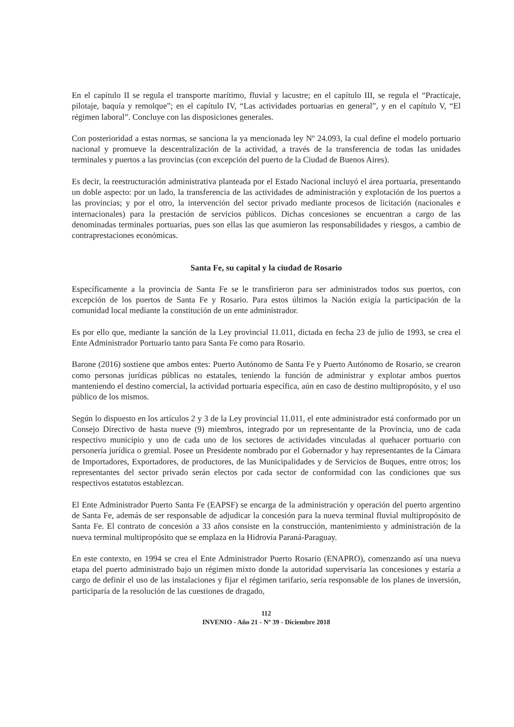En el capítulo II se regula el transporte marítimo, fluvial y lacustre; en el capítulo III, se regula el “Practicaje, pilotaje, baquía y remolque”; en el capítulo IV, “Las actividades portuarias en general”, y en el capítulo V, “El régimen laboral”. Concluye con las disposiciones generales.
Con posterioridad a estas normas, se sanciona la ya mencionada ley Nº 24.093, la cual define el modelo portuario nacional y promueve la descentralización de la actividad, a través de la transferencia de todas las unidades terminales y puertos a las provincias (con excepción del puerto de la Ciudad de Buenos Aires).
Es decir, la reestructuración administrativa planteada por el Estado Nacional incluyó el área portuaria, presentando un doble aspecto: por un lado, la transferencia de las actividades de administración y explotación de los puertos a las provincias; y por el otro, la intervención del sector privado mediante procesos de licitación (nacionales e internacionales) para la prestación de servicios públicos. Dichas concesiones se encuentran a cargo de las denominadas terminales portuarias, pues son ellas las que asumieron las responsabilidades y riesgos, a cambio de contraprestaciones económicas.
Santa Fe, su capital y la ciudad de Rosario
Específicamente a la provincia de Santa Fe se le transfirieron para ser administrados todos sus puertos, con excepción de los puertos de Santa Fe y Rosario. Para estos últimos la Nación exigía la participación de la comunidad local mediante la constitución de un ente administrador.
Es por ello que, mediante la sanción de la Ley provincial 11.011, dictada en fecha 23 de julio de 1993, se crea el Ente Administrador Portuario tanto para Santa Fe como para Rosario.
Barone (2016) sostiene que ambos entes: Puerto Autónomo de Santa Fe y Puerto Autónomo de Rosario, se crearon como personas jurídicas públicas no estatales, teniendo la función de administrar y explotar ambos puertos manteniendo el destino comercial, la actividad portuaria específica, aún en caso de destino multipropósito, y el uso público de los mismos.
Según lo dispuesto en los artículos 2 y 3 de la Ley provincial 11.011, el ente administrador está conformado por un Consejo Directivo de hasta nueve (9) miembros, integrado por un representante de la Provincia, uno de cada respectivo municipio y uno de cada uno de los sectores de actividades vinculadas al quehacer portuario con personería jurídica o gremial. Posee un Presidente nombrado por el Gobernador y hay representantes de la Cámara de Importadores, Exportadores, de productores, de las Municipalidades y de Servicios de Buques, entre otros; los representantes del sector privado serán electos por cada sector de conformidad con las condiciones que sus respectivos estatutos establezcan.
El Ente Administrador Puerto Santa Fe (EAPSF) se encarga de la administración y operación del puerto argentino de Santa Fe, además de ser responsable de adjudicar la concesión para la nueva terminal fluvial multipropósito de Santa Fe. El contrato de concesión a 33 años consiste en la construcción, mantenimiento y administración de la nueva terminal multipropósito que se emplaza en la Hidrovía Paraná-Paraguay.
En este contexto, en 1994 se crea el Ente Administrador Puerto Rosario (ENAPRO), comenzando así una nueva etapa del puerto administrado bajo un régimen mixto donde la autoridad supervisaría las concesiones y estaría a cargo de definir el uso de las instalaciones y fijar el régimen tarifario, sería responsable de los planes de inversión, participaría de la resolución de las cuestiones de dragado,
112
INVENIO - Año 21 - Nº 39 - Diciembre 2018